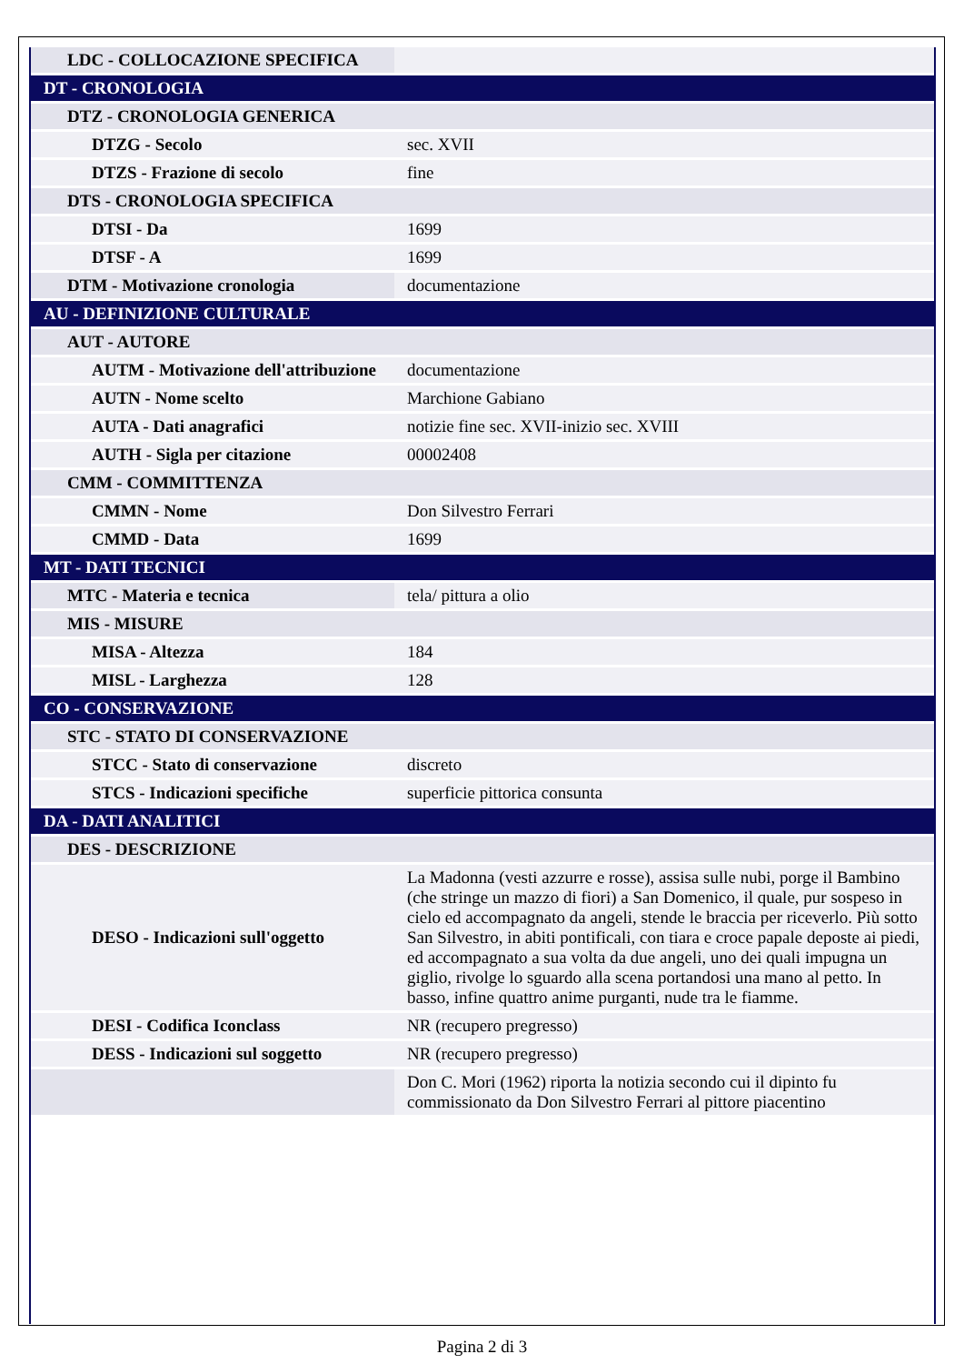| LDC - COLLOCAZIONE SPECIFICA | |
| DT - CRONOLOGIA | |
| DTZ - CRONOLOGIA GENERICA | |
| DTZG - Secolo | sec. XVII |
| DTZS - Frazione di secolo | fine |
| DTS - CRONOLOGIA SPECIFICA | |
| DTSI - Da | 1699 |
| DTSF - A | 1699 |
| DTM - Motivazione cronologia | documentazione |
| AU - DEFINIZIONE CULTURALE | |
| AUT - AUTORE | |
| AUTM - Motivazione dell'attribuzione | documentazione |
| AUTN - Nome scelto | Marchione Gabiano |
| AUTA - Dati anagrafici | notizie fine sec. XVII-inizio sec. XVIII |
| AUTH - Sigla per citazione | 00002408 |
| CMM - COMMITTENZA | |
| CMMN - Nome | Don Silvestro Ferrari |
| CMMD - Data | 1699 |
| MT - DATI TECNICI | |
| MTC - Materia e tecnica | tela/ pittura a olio |
| MIS - MISURE | |
| MISA - Altezza | 184 |
| MISL - Larghezza | 128 |
| CO - CONSERVAZIONE | |
| STC - STATO DI CONSERVAZIONE | |
| STCC - Stato di conservazione | discreto |
| STCS - Indicazioni specifiche | superficie pittorica consunta |
| DA - DATI ANALITICI | |
| DES - DESCRIZIONE | |
| DESO - Indicazioni sull'oggetto | La Madonna (vesti azzurre e rosse), assisa sulle nubi, porge il Bambino (che stringe un mazzo di fiori) a San Domenico, il quale, pur sospeso in cielo ed accompagnato da angeli, stende le braccia per riceverlo. Più sotto San Silvestro, in abiti pontificali, con tiara e croce papale deposte ai piedi, ed accompagnato a sua volta da due angeli, uno dei quali impugna un giglio, rivolge lo sguardo alla scena portandosi una mano al petto. In basso, infine quattro anime purganti, nude tra le fiamme. |
| DESI - Codifica Iconclass | NR (recupero pregresso) |
| DESS - Indicazioni sul soggetto | NR (recupero pregresso) |
| | Don C. Mori (1962) riporta la notizia secondo cui il dipinto fu commissionato da Don Silvestro Ferrari al pittore piacentino |
Pagina 2 di 3